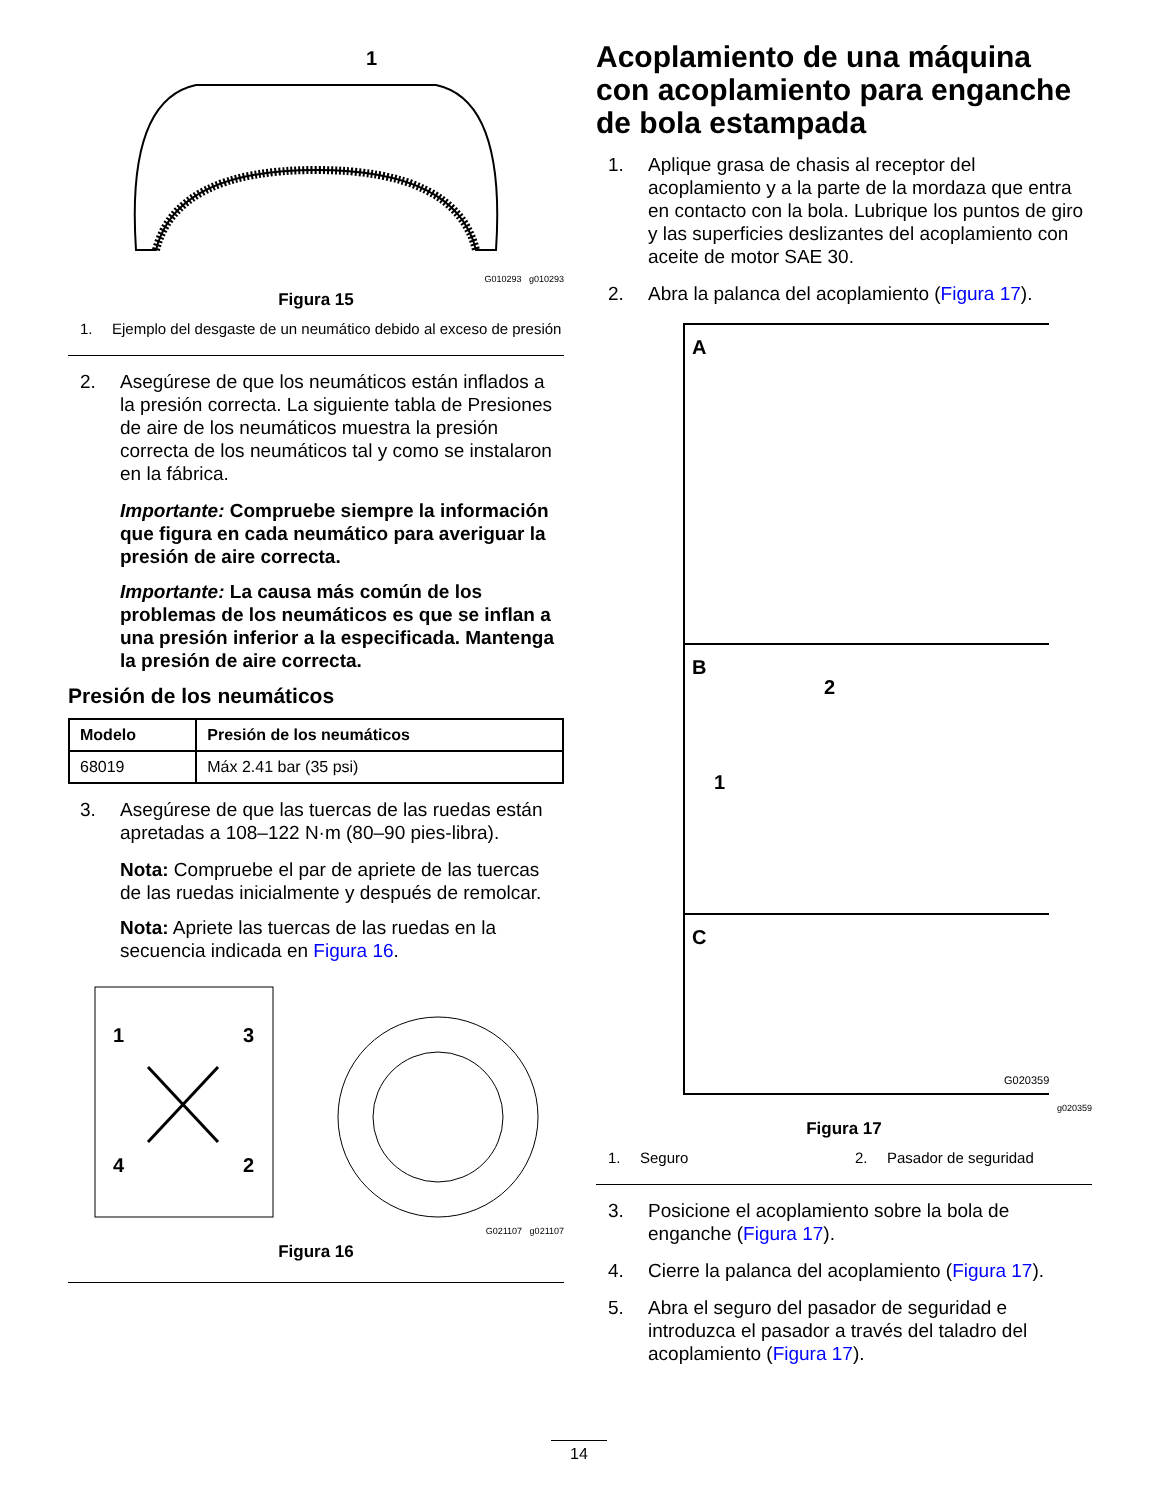1
G010293 g010293
Figura 15
1. Ejemplo del desgaste de un neumático debido al exceso de presión
2. Asegúrese de que los neumáticos están inflados a la presión correcta. La siguiente tabla de Presiones de aire de los neumáticos muestra la presión correcta de los neumáticos tal y como se instalaron en la fábrica.
Importante: Compruebe siempre la información que figura en cada neumático para averiguar la presión de aire correcta.
Importante: La causa más común de los problemas de los neumáticos es que se inflan a una presión inferior a la especificada. Mantenga la presión de aire correcta.
Presión de los neumáticos
| Modelo | Presión de los neumáticos |
| --- | --- |
| 68019 | Máx 2.41 bar (35 psi) |
3. Asegúrese de que las tuercas de las ruedas están apretadas a 108–122 N·m (80–90 pies-libra).
Nota: Compruebe el par de apriete de las tuercas de las ruedas inicialmente y después de remolcar.
Nota: Apriete las tuercas de las ruedas en la secuencia indicada en Figura 16.
1
3
4
2
G021107 g021107
Figura 16
Acoplamiento de una máquina con acoplamiento para enganche de bola estampada
1. Aplique grasa de chasis al receptor del acoplamiento y a la parte de la mordaza que entra en contacto con la bola. Lubrique los puntos de giro y las superficies deslizantes del acoplamiento con aceite de motor SAE 30.
2. Abra la palanca del acoplamiento (Figura 17).
A
B
C
1
2
G020359
g020359
Figura 17
1. Seguro 2. Pasador de seguridad
3. Posicione el acoplamiento sobre la bola de enganche (Figura 17).
4. Cierre la palanca del acoplamiento (Figura 17).
5. Abra el seguro del pasador de seguridad e introduzca el pasador a través del taladro del acoplamiento (Figura 17).
14